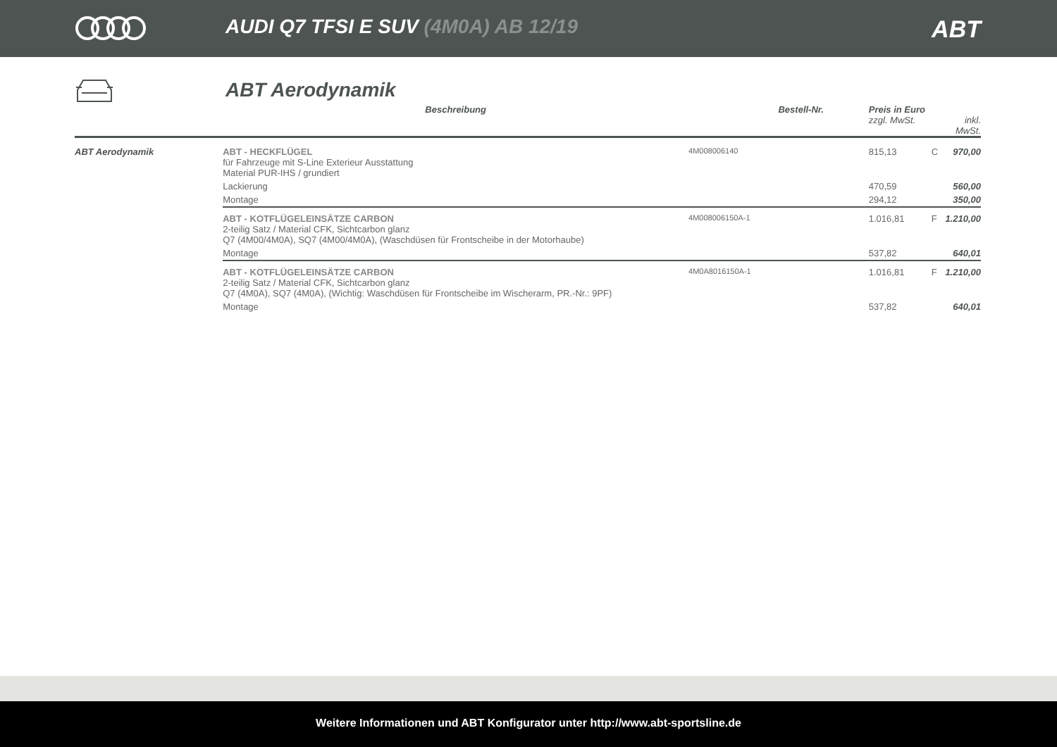AUDI Q7 TFSI E SUV (4M0A) AB 12/19
ABT
ABT Aerodynamik
| | Beschreibung | Bestell-Nr. | Preis in Euro zzgl. MwSt. | | inkl. MwSt. |
| --- | --- | --- | --- | --- | --- |
| ABT Aerodynamik | ABT - HECKFLÜGEL für Fahrzeuge mit S-Line Exterieur Ausstattung Material PUR-IHS / grundiert | 4M008006140 | 815,13 | C | 970,00 |
| | Lackierung | | 470,59 | | 560,00 |
| | Montage | | 294,12 | | 350,00 |
| | ABT - KOTFLÜGELEINSÄTZE CARBON 2-teilig Satz / Material CFK, Sichtcarbon glanz Q7 (4M00/4M0A), SQ7 (4M00/4M0A), (Waschdüsen für Frontscheibe in der Motorhaube) | 4M008006150A-1 | 1.016,81 | F | 1.210,00 |
| | Montage | | 537,82 | | 640,01 |
| | ABT - KOTFLÜGELEINSÄTZE CARBON 2-teilig Satz / Material CFK, Sichtcarbon glanz Q7 (4M0A), SQ7 (4M0A), (Wichtig: Waschdüsen für Frontscheibe im Wischerarm, PR.-Nr.: 9PF) | 4M0A8016150A-1 | 1.016,81 | F | 1.210,00 |
| | Montage | | 537,82 | | 640,01 |
Weitere Informationen und ABT Konfigurator unter http://www.abt-sportsline.de